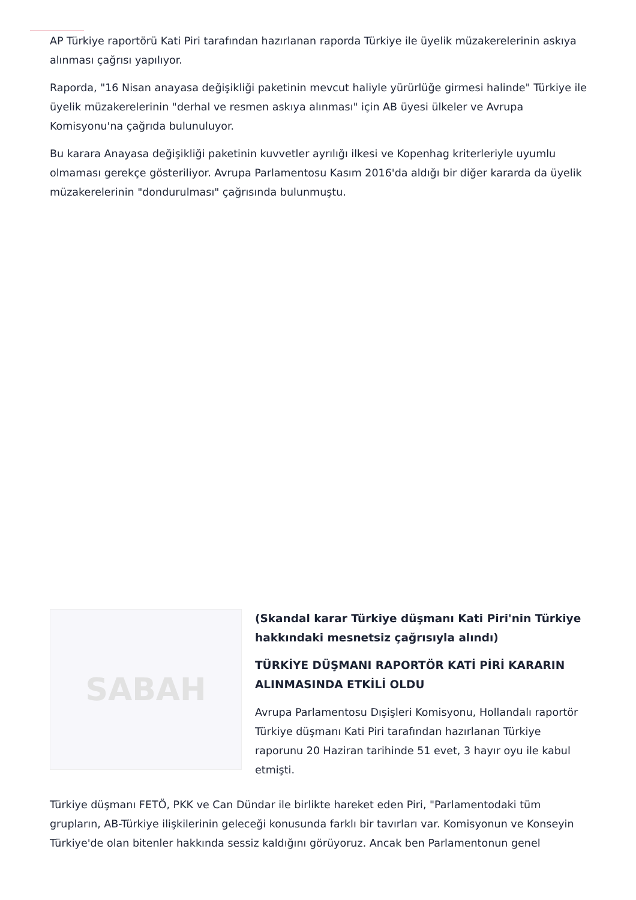AP Türkiye raportörü Kati Piri tarafından hazırlanan raporda Türkiye ile üyelik müzakerelerinin askıya alınması çağrısı yapılıyor.
Raporda, "16 Nisan anayasa değişikliği paketinin mevcut haliyle yürürlüğe girmesi halinde" Türkiye ile üyelik müzakerelerinin "derhal ve resmen askıya alınması" için AB üyesi ülkeler ve Avrupa Komisyonu'na çağrıda bulunuluyor.
Bu karara Anayasa değişikliği paketinin kuvvetler ayrılığı ilkesi ve Kopenhag kriterleriyle uyumlu olmaması gerekçe gösteriliyor. Avrupa Parlamentosu Kasım 2016'da aldığı bir diğer kararda da üyelik müzakerelerinin "dondurulması" çağrısında bulunmuştu.
SABAH
(Skandal karar Türkiye düşmanı Kati Piri'nin Türkiye hakkındaki mesnetsiz çağrısıyla alındı)
TÜRKİYE DÜŞMANI RAPORTÖR KATİ PİRİ KARARIN ALINMASINDA ETKİLİ OLDU
Avrupa Parlamentosu Dışişleri Komisyonu, Hollandalı raportör Türkiye düşmanı Kati Piri tarafından hazırlanan Türkiye raporunu 20 Haziran tarihinde 51 evet, 3 hayır oyu ile kabul etmişti.
Türkiye düşmanı FETÖ, PKK ve Can Dündar ile birlikte hareket eden Piri, "Parlamentodaki tüm grupların, AB-Türkiye ilişkilerinin geleceği konusunda farklı bir tavırları var. Komisyonun ve Konseyin Türkiye'de olan bitenler hakkında sessiz kaldığını görüyoruz. Ancak ben Parlamentonun genel